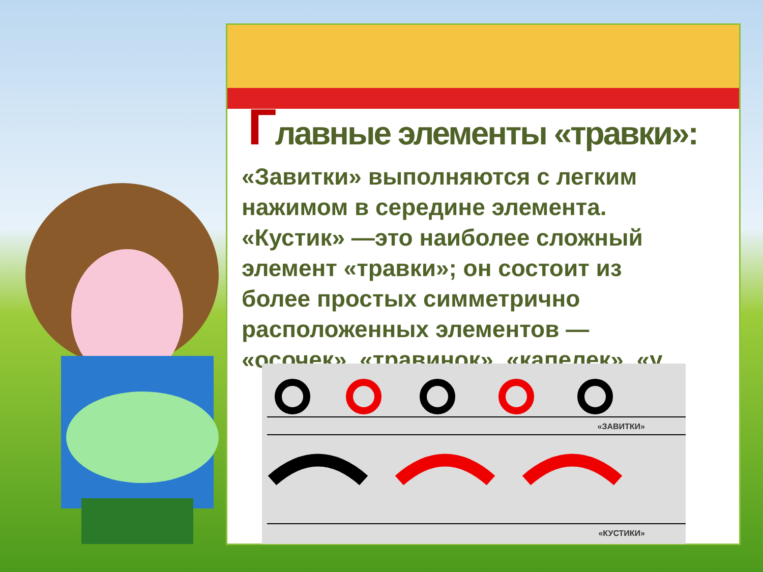Главные элементы «травки»:
«Завитки» выполняются с легким нажимом в середине элемента. «Кустик» —это наиболее сложный элемент «травки»; он состоит из более простых симметрично расположенных элементов — «осочек», «травинок», «капелек», «у
«ЗАВИТКИ»
«КУСТИКИ»